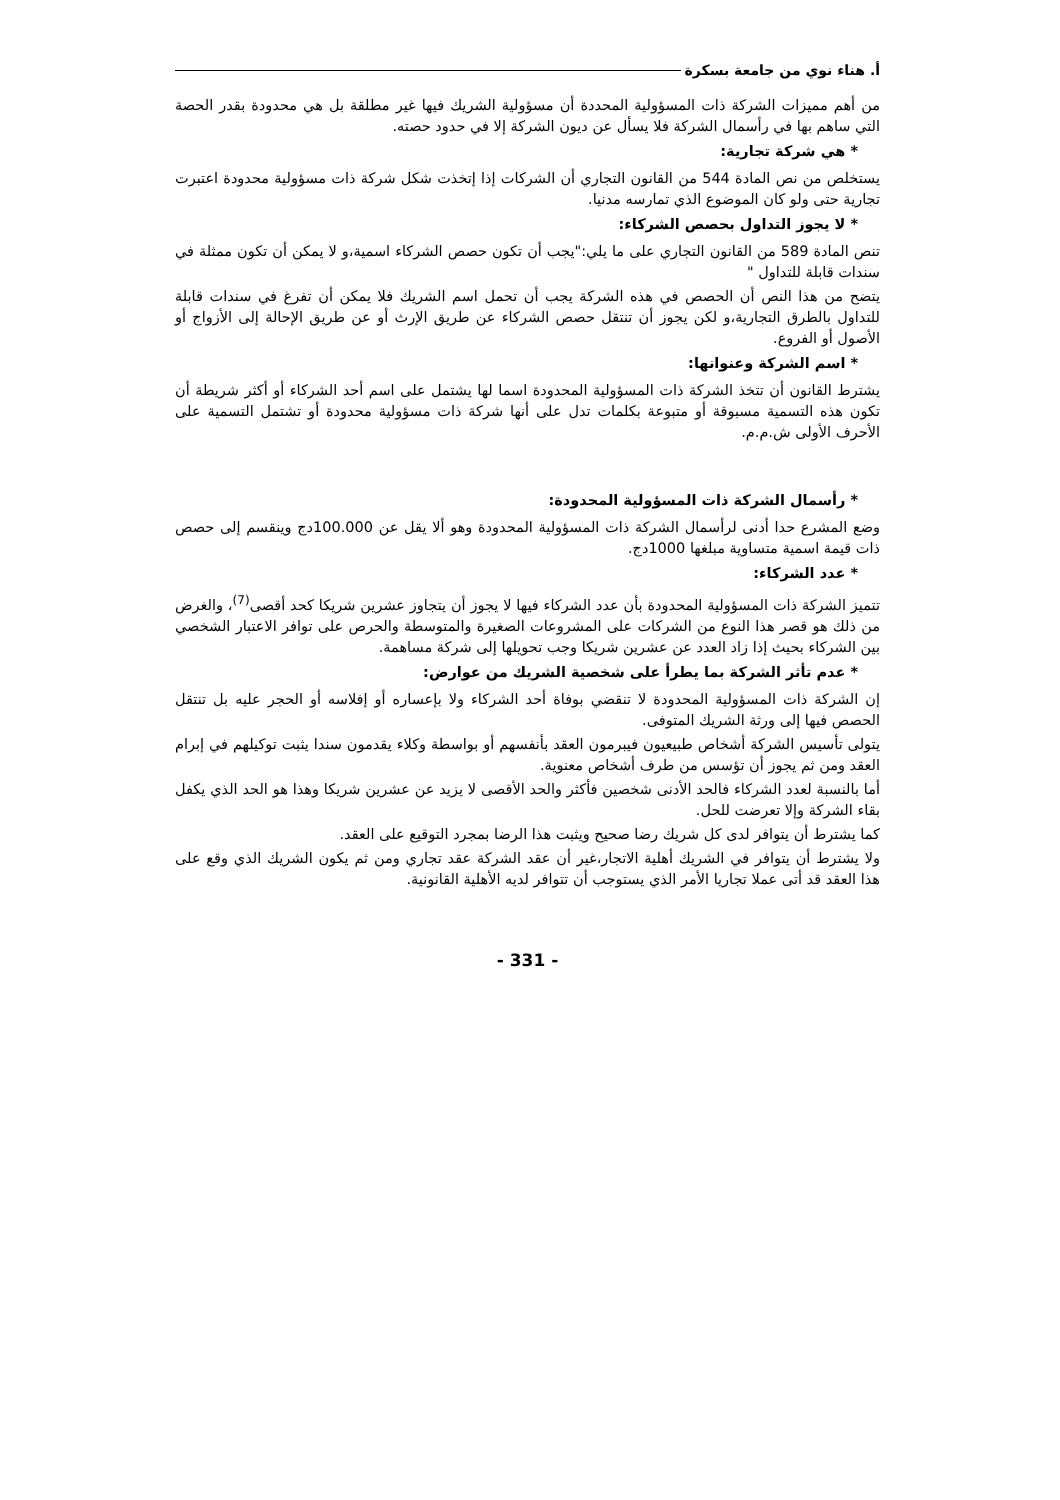أ. هناء نوي من جامعة بسكرة
من أهم مميزات الشركة ذات المسؤولية المحددة أن مسؤولية الشريك فيها غير مطلقة بل هي محدودة بقدر الحصة التي ساهم بها في رأسمال الشركة فلا يسأل عن ديون الشركة إلا في حدود حصته.
* هي شركة تجارية:
يستخلص من نص المادة 544 من القانون التجاري أن الشركات إذا إتخذت شكل شركة ذات مسؤولية محدودة اعتبرت تجارية حتى ولو كان الموضوع الذي تمارسه مدنيا.
* لا يجوز التداول بحصص الشركاء:
تنص المادة 589 من القانون التجاري على ما يلي:"يجب أن تكون حصص الشركاء اسمية،و لا يمكن أن تكون ممثلة في سندات قابلة للتداول "
يتضح من هذا النص أن الحصص في هذه الشركة يجب أن تحمل اسم الشريك فلا يمكن أن تفرغ في سندات قابلة للتداول بالطرق التجارية،و لكن يجوز أن تنتقل حصص الشركاء عن طريق الإرث أو عن طريق الإحالة إلى الأزواج أو الأصول أو الفروع.
* اسم الشركة وعنوانها:
يشترط القانون أن تتخذ الشركة ذات المسؤولية المحدودة اسما لها يشتمل على اسم أحد الشركاء أو أكثر شريطة أن تكون هذه التسمية مسبوقة أو متبوعة بكلمات تدل على أنها شركة ذات مسؤولية محدودة أو تشتمل التسمية على الأحرف الأولى ش.م.م.
* رأسمال الشركة ذات المسؤولية المحدودة:
وضع المشرع حدا أدنى لرأسمال الشركة ذات المسؤولية المحدودة وهو ألا يقل عن 100.000دج وينقسم إلى حصص ذات قيمة اسمية متساوية مبلغها 1000دج.
* عدد الشركاء:
تتميز الشركة ذات المسؤولية المحدودة بأن عدد الشركاء فيها لا يجوز أن يتجاوز عشرين شريكا كحد أقصى<sup>(7)</sup>، والغرض من ذلك هو قصر هذا النوع من الشركات على المشروعات الصغيرة والمتوسطة والحرص على توافر الاعتبار الشخصي بين الشركاء بحيث إذا زاد العدد عن عشرين شريكا وجب تحويلها إلى شركة مساهمة.
* عدم تأثر الشركة بما يطرأ على شخصية الشريك من عوارض:
إن الشركة ذات المسؤولية المحدودة لا تنقضي بوفاة أحد الشركاء ولا بإعساره أو إفلاسه أو الحجر عليه بل تنتقل الحصص فيها إلى ورثة الشريك المتوفى.
يتولى تأسيس الشركة أشخاص طبيعيون فيبرمون العقد بأنفسهم أو بواسطة وكلاء يقدمون سندا يثبت توكيلهم في إبرام العقد ومن ثم يجوز أن تؤسس من طرف أشخاص معنوية.
أما بالنسبة لعدد الشركاء فالحد الأدنى شخصين فأكثر والحد الأقصى لا يزيد عن عشرين شريكا وهذا هو الحد الذي يكفل بقاء الشركة وإلا تعرضت للحل.
كما يشترط أن يتوافر لدى كل شريك رضا صحيح ويثبت هذا الرضا بمجرد التوقيع على العقد.
ولا يشترط أن يتوافر في الشريك أهلية الاتجار،غير أن عقد الشركة عقد تجاري ومن ثم يكون الشريك الذي وقع على هذا العقد قد أتى عملا تجاريا الأمر الذي يستوجب أن تتوافر لديه الأهلية القانونية.
- 331 -